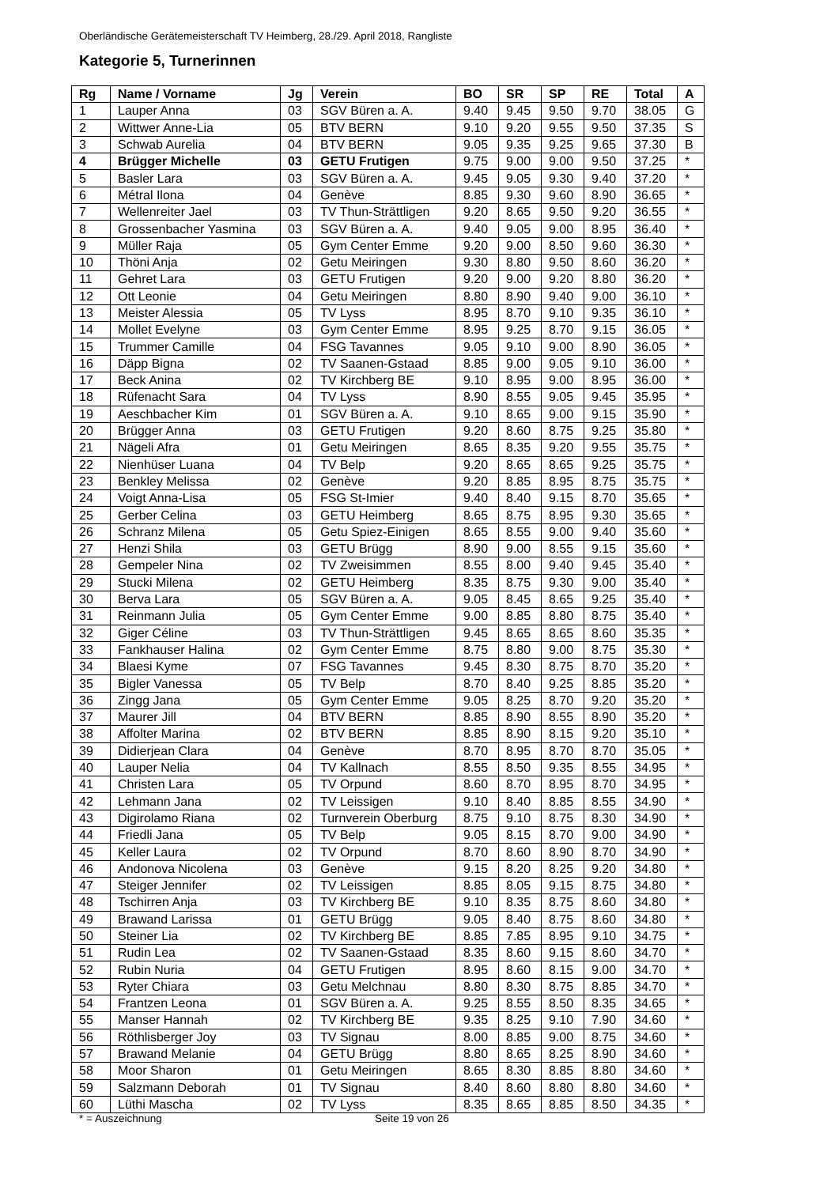Oberländische Gerätemeisterschaft TV Heimberg, 28./29. April 2018, Rangliste
Kategorie 5, Turnerinnen
| Rg | Name / Vorname | Jg | Verein | BO | SR | SP | RE | Total | A |
| --- | --- | --- | --- | --- | --- | --- | --- | --- | --- |
| 1 | Lauper Anna | 03 | SGV Büren a. A. | 9.40 | 9.45 | 9.50 | 9.70 | 38.05 | G |
| 2 | Wittwer Anne-Lia | 05 | BTV BERN | 9.10 | 9.20 | 9.55 | 9.50 | 37.35 | S |
| 3 | Schwab Aurelia | 04 | BTV BERN | 9.05 | 9.35 | 9.25 | 9.65 | 37.30 | B |
| 4 | Brügger Michelle | 03 | GETU Frutigen | 9.75 | 9.00 | 9.00 | 9.50 | 37.25 | * |
| 5 | Basler Lara | 03 | SGV Büren a. A. | 9.45 | 9.05 | 9.30 | 9.40 | 37.20 | * |
| 6 | Métral Ilona | 04 | Genève | 8.85 | 9.30 | 9.60 | 8.90 | 36.65 | * |
| 7 | Wellenreiter Jael | 03 | TV Thun-Strättligen | 9.20 | 8.65 | 9.50 | 9.20 | 36.55 | * |
| 8 | Grossenbacher Yasmina | 03 | SGV Büren a. A. | 9.40 | 9.05 | 9.00 | 8.95 | 36.40 | * |
| 9 | Müller Raja | 05 | Gym Center Emme | 9.20 | 9.00 | 8.50 | 9.60 | 36.30 | * |
| 10 | Thöni Anja | 02 | Getu Meiringen | 9.30 | 8.80 | 9.50 | 8.60 | 36.20 | * |
| 11 | Gehret Lara | 03 | GETU Frutigen | 9.20 | 9.00 | 9.20 | 8.80 | 36.20 | * |
| 12 | Ott Leonie | 04 | Getu Meiringen | 8.80 | 8.90 | 9.40 | 9.00 | 36.10 | * |
| 13 | Meister Alessia | 05 | TV Lyss | 8.95 | 8.70 | 9.10 | 9.35 | 36.10 | * |
| 14 | Mollet Evelyne | 03 | Gym Center Emme | 8.95 | 9.25 | 8.70 | 9.15 | 36.05 | * |
| 15 | Trummer Camille | 04 | FSG Tavannes | 9.05 | 9.10 | 9.00 | 8.90 | 36.05 | * |
| 16 | Däpp Bigna | 02 | TV Saanen-Gstaad | 8.85 | 9.00 | 9.05 | 9.10 | 36.00 | * |
| 17 | Beck Anina | 02 | TV Kirchberg BE | 9.10 | 8.95 | 9.00 | 8.95 | 36.00 | * |
| 18 | Rüfenacht Sara | 04 | TV Lyss | 8.90 | 8.55 | 9.05 | 9.45 | 35.95 | * |
| 19 | Aeschbacher Kim | 01 | SGV Büren a. A. | 9.10 | 8.65 | 9.00 | 9.15 | 35.90 | * |
| 20 | Brügger Anna | 03 | GETU Frutigen | 9.20 | 8.60 | 8.75 | 9.25 | 35.80 | * |
| 21 | Nägeli Afra | 01 | Getu Meiringen | 8.65 | 8.35 | 9.20 | 9.55 | 35.75 | * |
| 22 | Nienhüser Luana | 04 | TV Belp | 9.20 | 8.65 | 8.65 | 9.25 | 35.75 | * |
| 23 | Benkley Melissa | 02 | Genève | 9.20 | 8.85 | 8.95 | 8.75 | 35.75 | * |
| 24 | Voigt Anna-Lisa | 05 | FSG St-Imier | 9.40 | 8.40 | 9.15 | 8.70 | 35.65 | * |
| 25 | Gerber Celina | 03 | GETU Heimberg | 8.65 | 8.75 | 8.95 | 9.30 | 35.65 | * |
| 26 | Schranz Milena | 05 | Getu Spiez-Einigen | 8.65 | 8.55 | 9.00 | 9.40 | 35.60 | * |
| 27 | Henzi Shila | 03 | GETU Brügg | 8.90 | 9.00 | 8.55 | 9.15 | 35.60 | * |
| 28 | Gempeler Nina | 02 | TV Zweisimmen | 8.55 | 8.00 | 9.40 | 9.45 | 35.40 | * |
| 29 | Stucki Milena | 02 | GETU Heimberg | 8.35 | 8.75 | 9.30 | 9.00 | 35.40 | * |
| 30 | Berva Lara | 05 | SGV Büren a. A. | 9.05 | 8.45 | 8.65 | 9.25 | 35.40 | * |
| 31 | Reinmann Julia | 05 | Gym Center Emme | 9.00 | 8.85 | 8.80 | 8.75 | 35.40 | * |
| 32 | Giger Céline | 03 | TV Thun-Strättligen | 9.45 | 8.65 | 8.65 | 8.60 | 35.35 | * |
| 33 | Fankhauser Halina | 02 | Gym Center Emme | 8.75 | 8.80 | 9.00 | 8.75 | 35.30 | * |
| 34 | Blaesi Kyme | 07 | FSG Tavannes | 9.45 | 8.30 | 8.75 | 8.70 | 35.20 | * |
| 35 | Bigler Vanessa | 05 | TV Belp | 8.70 | 8.40 | 9.25 | 8.85 | 35.20 | * |
| 36 | Zingg Jana | 05 | Gym Center Emme | 9.05 | 8.25 | 8.70 | 9.20 | 35.20 | * |
| 37 | Maurer Jill | 04 | BTV BERN | 8.85 | 8.90 | 8.55 | 8.90 | 35.20 | * |
| 38 | Affolter Marina | 02 | BTV BERN | 8.85 | 8.90 | 8.15 | 9.20 | 35.10 | * |
| 39 | Didierjean Clara | 04 | Genève | 8.70 | 8.95 | 8.70 | 8.70 | 35.05 | * |
| 40 | Lauper Nelia | 04 | TV Kallnach | 8.55 | 8.50 | 9.35 | 8.55 | 34.95 | * |
| 41 | Christen Lara | 05 | TV Orpund | 8.60 | 8.70 | 8.95 | 8.70 | 34.95 | * |
| 42 | Lehmann Jana | 02 | TV Leissigen | 9.10 | 8.40 | 8.85 | 8.55 | 34.90 | * |
| 43 | Digirolamo Riana | 02 | Turnverein Oberburg | 8.75 | 9.10 | 8.75 | 8.30 | 34.90 | * |
| 44 | Friedli Jana | 05 | TV Belp | 9.05 | 8.15 | 8.70 | 9.00 | 34.90 | * |
| 45 | Keller Laura | 02 | TV Orpund | 8.70 | 8.60 | 8.90 | 8.70 | 34.90 | * |
| 46 | Andonova Nicolena | 03 | Genève | 9.15 | 8.20 | 8.25 | 9.20 | 34.80 | * |
| 47 | Steiger Jennifer | 02 | TV Leissigen | 8.85 | 8.05 | 9.15 | 8.75 | 34.80 | * |
| 48 | Tschirren Anja | 03 | TV Kirchberg BE | 9.10 | 8.35 | 8.75 | 8.60 | 34.80 | * |
| 49 | Brawand Larissa | 01 | GETU Brügg | 9.05 | 8.40 | 8.75 | 8.60 | 34.80 | * |
| 50 | Steiner Lia | 02 | TV Kirchberg BE | 8.85 | 7.85 | 8.95 | 9.10 | 34.75 | * |
| 51 | Rudin Lea | 02 | TV Saanen-Gstaad | 8.35 | 8.60 | 9.15 | 8.60 | 34.70 | * |
| 52 | Rubin Nuria | 04 | GETU Frutigen | 8.95 | 8.60 | 8.15 | 9.00 | 34.70 | * |
| 53 | Ryter Chiara | 03 | Getu Melchnau | 8.80 | 8.30 | 8.75 | 8.85 | 34.70 | * |
| 54 | Frantzen Leona | 01 | SGV Büren a. A. | 9.25 | 8.55 | 8.50 | 8.35 | 34.65 | * |
| 55 | Manser Hannah | 02 | TV Kirchberg BE | 9.35 | 8.25 | 9.10 | 7.90 | 34.60 | * |
| 56 | Röthlisberger Joy | 03 | TV Signau | 8.00 | 8.85 | 9.00 | 8.75 | 34.60 | * |
| 57 | Brawand Melanie | 04 | GETU Brügg | 8.80 | 8.65 | 8.25 | 8.90 | 34.60 | * |
| 58 | Moor Sharon | 01 | Getu Meiringen | 8.65 | 8.30 | 8.85 | 8.80 | 34.60 | * |
| 59 | Salzmann Deborah | 01 | TV Signau | 8.40 | 8.60 | 8.80 | 8.80 | 34.60 | * |
| 60 | Lüthi Mascha | 02 | TV Lyss | 8.35 | 8.65 | 8.85 | 8.50 | 34.35 | * |
* = Auszeichnung Seite 19 von 26